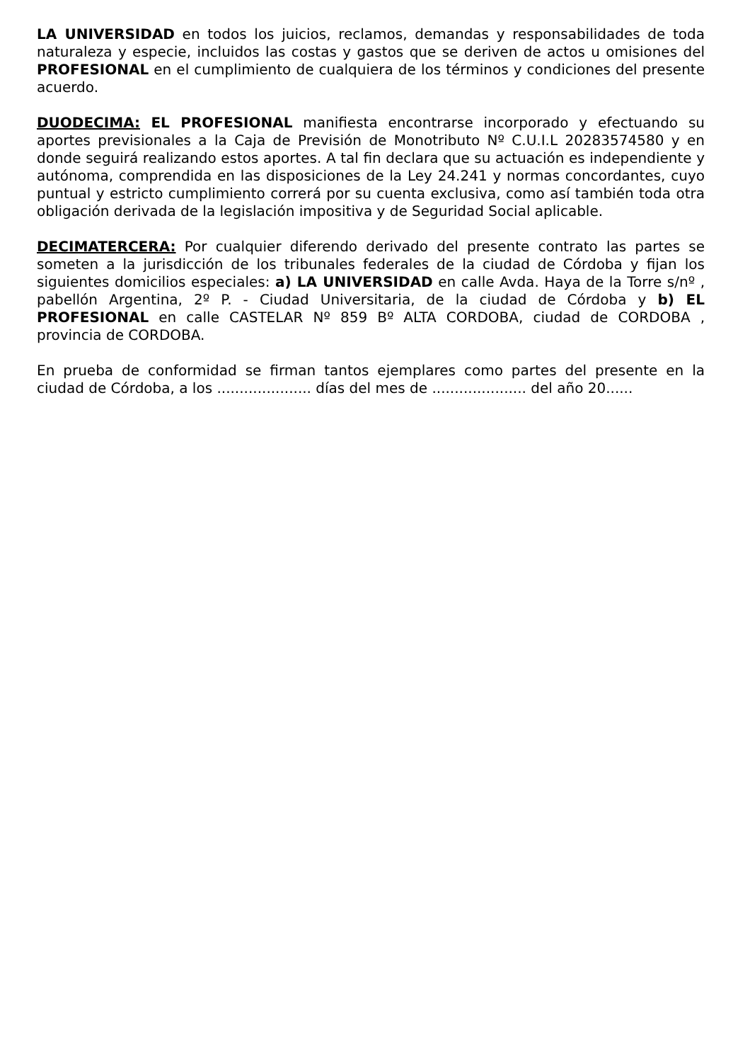LA UNIVERSIDAD en todos los juicios, reclamos, demandas y responsabilidades de toda naturaleza y especie, incluidos las costas y gastos que se deriven de actos u omisiones del PROFESIONAL en el cumplimiento de cualquiera de los términos y condiciones del presente acuerdo.
DUODECIMA: EL PROFESIONAL manifiesta encontrarse incorporado y efectuando su aportes previsionales a la Caja de Previsión de Monotributo Nº C.U.I.L 20283574580 y en donde seguirá realizando estos aportes. A tal fin declara que su actuación es independiente y autónoma, comprendida en las disposiciones de la Ley 24.241 y normas concordantes, cuyo puntual y estricto cumplimiento correrá por su cuenta exclusiva, como así también toda otra obligación derivada de la legislación impositiva y de Seguridad Social aplicable.
DECIMATERCERA: Por cualquier diferendo derivado del presente contrato las partes se someten a la jurisdicción de los tribunales federales de la ciudad de Córdoba y fijan los siguientes domicilios especiales: a) LA UNIVERSIDAD en calle Avda. Haya de la Torre s/nº , pabellón Argentina, 2º P. - Ciudad Universitaria, de la ciudad de Córdoba y b) EL PROFESIONAL en calle CASTELAR Nº 859 Bº ALTA CORDOBA, ciudad de CORDOBA , provincia de CORDOBA.
En prueba de conformidad se firman tantos ejemplares como partes del presente en la ciudad de Córdoba, a los ..................... días del mes de ..................... del año 20......